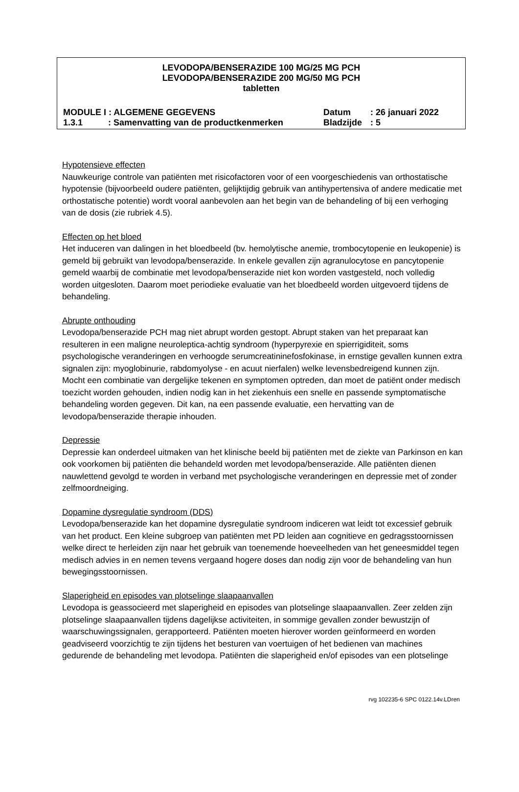LEVODOPA/BENSERAZIDE 100 MG/25 MG PCH
LEVODOPA/BENSERAZIDE 200 MG/50 MG PCH
tabletten
MODULE I : ALGEMENE GEGEVENS Datum: 26 januari 2022
1.3.1: Samenvatting van de productkenmerken Bladzijde: 5
Hypotensieve effecten
Nauwkeurige controle van patiënten met risicofactoren voor of een voorgeschiedenis van orthostatische hypotensie (bijvoorbeeld oudere patiënten, gelijktijdig gebruik van antihypertensiva of andere medicatie met orthostatische potentie) wordt vooral aanbevolen aan het begin van de behandeling of bij een verhoging van de dosis (zie rubriek 4.5).
Effecten op het bloed
Het induceren van dalingen in het bloedbeeld (bv. hemolytische anemie, trombocytopenie en leukopenie) is gemeld bij gebruikt van levodopa/benserazide. In enkele gevallen zijn agranulocytose en pancytopenie gemeld waarbij de combinatie met levodopa/benserazide niet kon worden vastgesteld, noch volledig worden uitgesloten. Daarom moet periodieke evaluatie van het bloedbeeld worden uitgevoerd tijdens de behandeling.
Abrupte onthouding
Levodopa/benserazide PCH mag niet abrupt worden gestopt. Abrupt staken van het preparaat kan resulteren in een maligne neuroleptica-achtig syndroom (hyperpyrexie en spierrigiditeit, soms psychologische veranderingen en verhoogde serumcreatininefosfokinase, in ernstige gevallen kunnen extra signalen zijn: myoglobinurie, rabdomyolyse - en acuut nierfalen) welke levensbedreigend kunnen zijn. Mocht een combinatie van dergelijke tekenen en symptomen optreden, dan moet de patiënt onder medisch toezicht worden gehouden, indien nodig kan in het ziekenhuis een snelle en passende symptomatische behandeling worden gegeven. Dit kan, na een passende evaluatie, een hervatting van de levodopa/benserazide therapie inhouden.
Depressie
Depressie kan onderdeel uitmaken van het klinische beeld bij patiënten met de ziekte van Parkinson en kan ook voorkomen bij patiënten die behandeld worden met levodopa/benserazide. Alle patiënten dienen nauwlettend gevolgd te worden in verband met psychologische veranderingen en depressie met of zonder zelfmoordneiging.
Dopamine dysregulatie syndroom (DDS)
Levodopa/benserazide kan het dopamine dysregulatie syndroom indiceren wat leidt tot excessief gebruik van het product. Een kleine subgroep van patiënten met PD leiden aan cognitieve en gedragsstoornissen welke direct te herleiden zijn naar het gebruik van toenemende hoeveelheden van het geneesmiddel tegen medisch advies in en nemen tevens vergaand hogere doses dan nodig zijn voor de behandeling van hun bewegingsstoornissen.
Slaperigheid en episodes van plotselinge slaapaanvallen
Levodopa is geassocieerd met slaperigheid en episodes van plotselinge slaapaanvallen. Zeer zelden zijn plotselinge slaapaanvallen tijdens dagelijkse activiteiten, in sommige gevallen zonder bewustzijn of waarschuwingssignalen, gerapporteerd. Patiënten moeten hierover worden geïnformeerd en worden geadviseerd voorzichtig te zijn tijdens het besturen van voertuigen of het bedienen van machines gedurende de behandeling met levodopa. Patiënten die slaperigheid en/of episodes van een plotselinge
rvg 102235-6 SPC 0122.14v.LDren